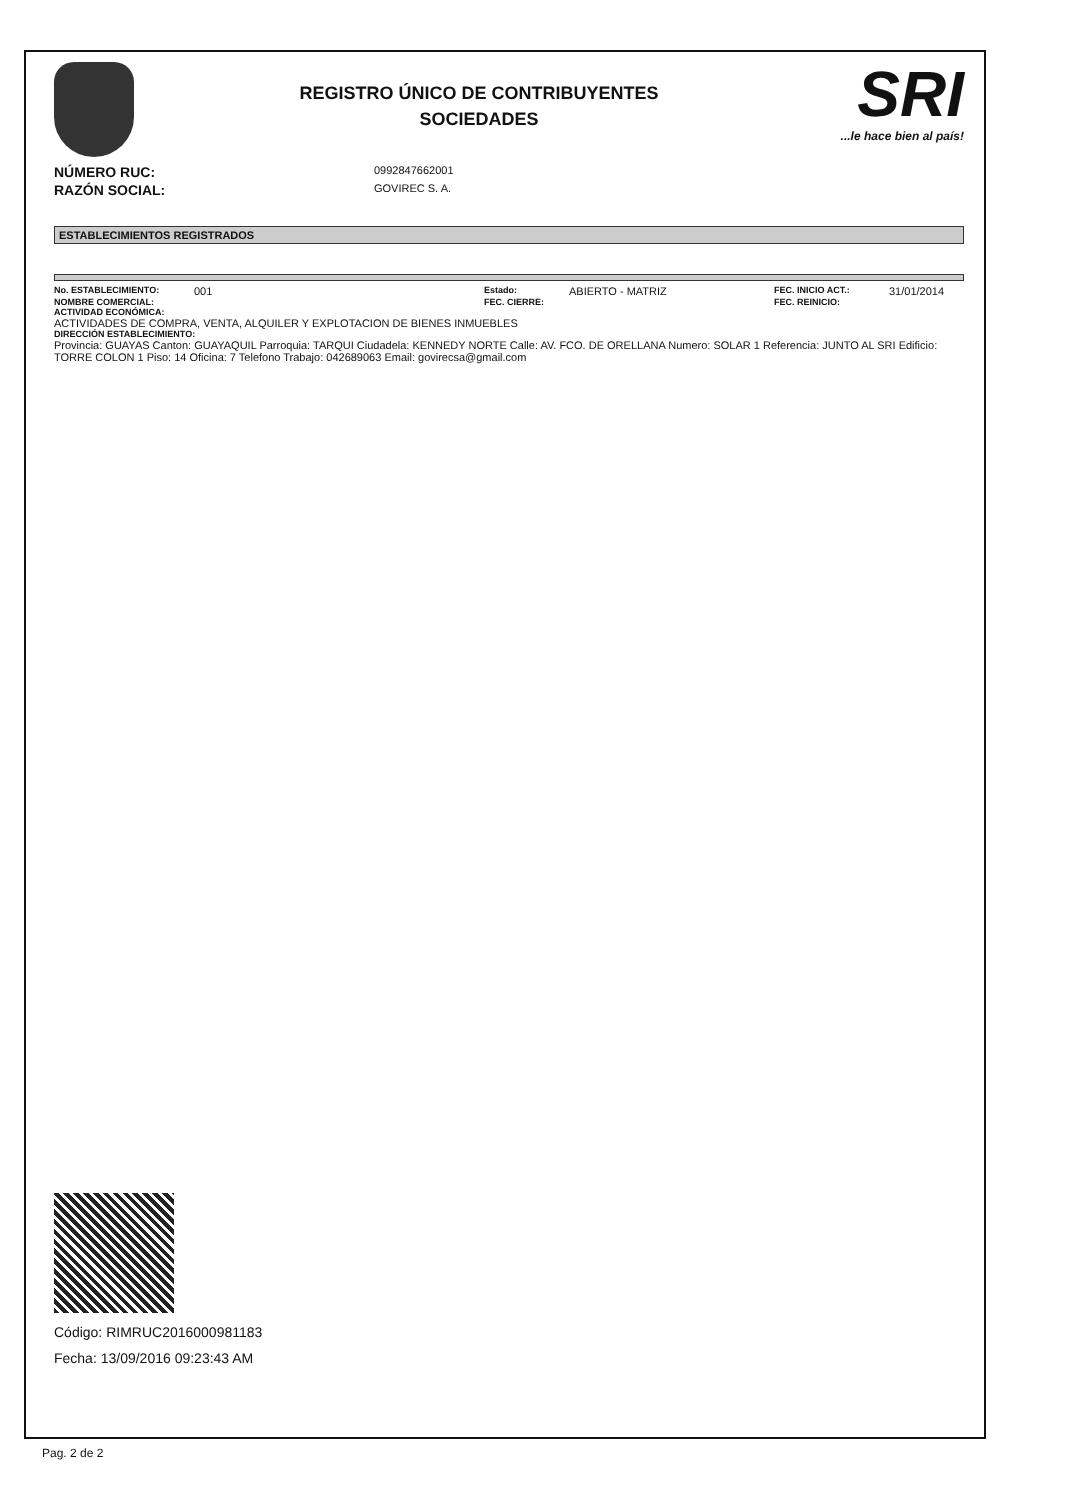REGISTRO ÚNICO DE CONTRIBUYENTES
SOCIEDADES
SRI...le hace bien al país!
NÚMERO RUC: 0992847662001
RAZÓN SOCIAL: GOVIREC S. A.
ESTABLECIMIENTOS REGISTRADOS
No. ESTABLECIMIENTO: 001 Estado: ABIERTO - MATRIZ FEC. INICIO ACT.: 31/01/2014 NOMBRE COMERCIAL: FEC. CIERRE: FEC. REINICIO:
ACTIVIDAD ECONÓMICA:
ACTIVIDADES DE COMPRA, VENTA, ALQUILER Y EXPLOTACION DE BIENES INMUEBLES
DIRECCIÓN ESTABLECIMIENTO:
Provincia: GUAYAS Canton: GUAYAQUIL Parroquia: TARQUI Ciudadela: KENNEDY NORTE Calle: AV. FCO. DE ORELLANA Numero: SOLAR 1 Referencia: JUNTO AL SRI Edificio: TORRE COLON 1 Piso: 14 Oficina: 7 Telefono Trabajo: 042689063 Email: govirecsa@gmail.com
Código: RIMRUC2016000981183
Fecha: 13/09/2016 09:23:43 AM
Pag. 2 de 2